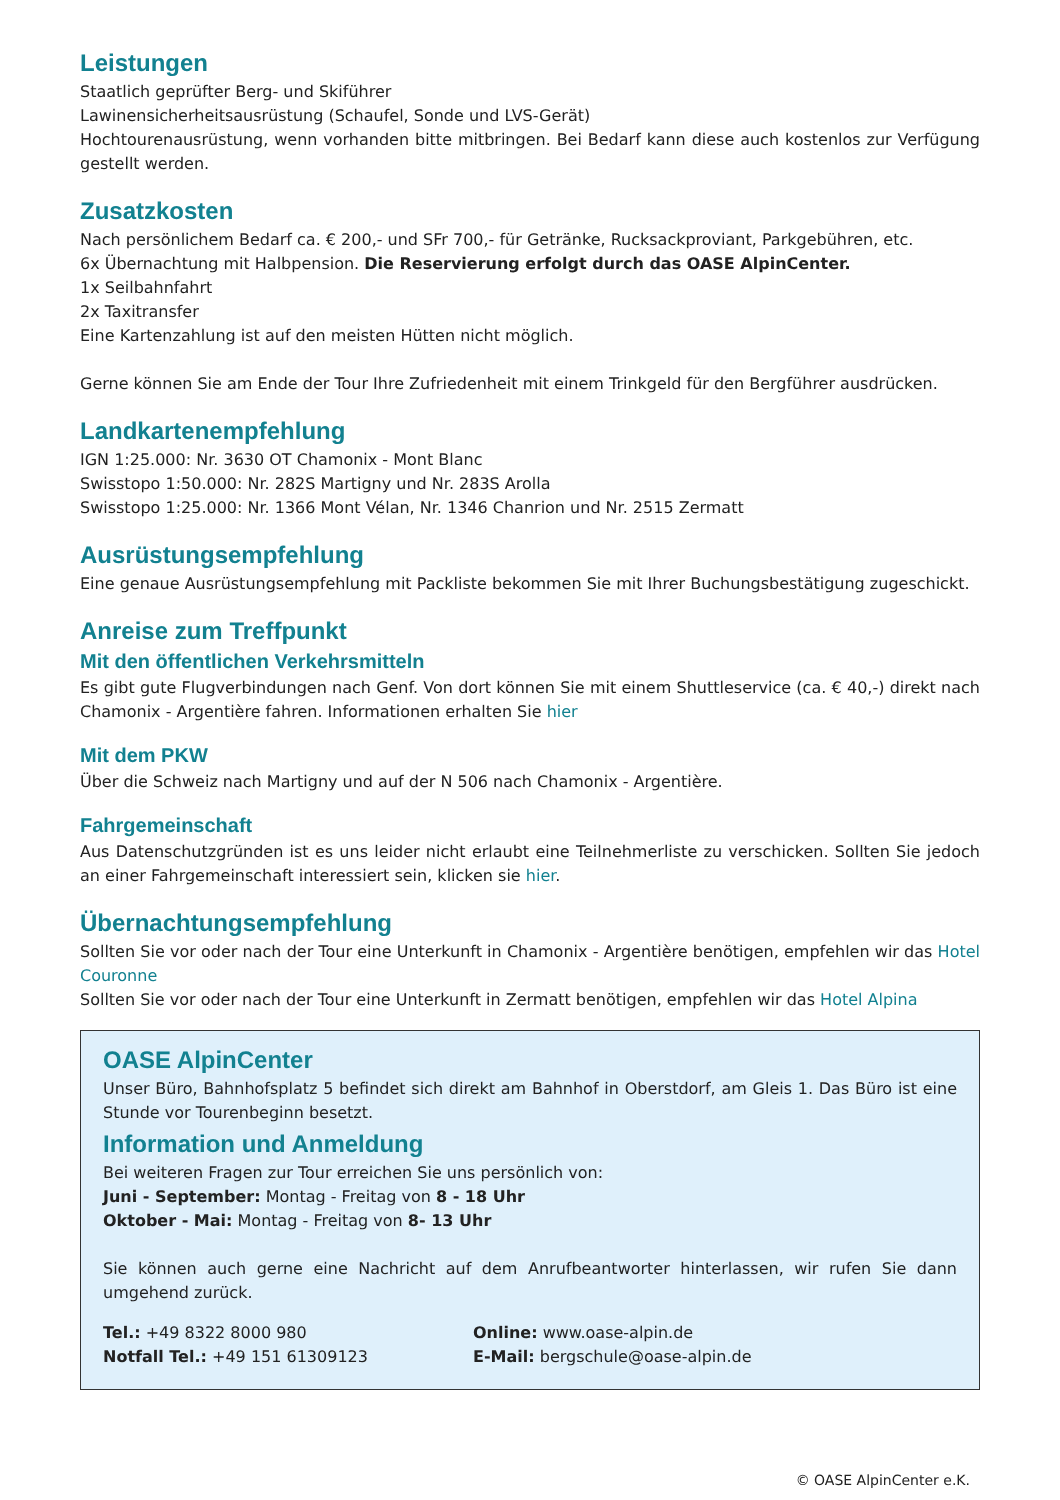Leistungen
Staatlich geprüfter Berg- und Skiführer
Lawinensicherheitsausrüstung (Schaufel, Sonde und LVS-Gerät)
Hochtourenausrüstung, wenn vorhanden bitte mitbringen. Bei Bedarf kann diese auch kostenlos zur Verfügung gestellt werden.
Zusatzkosten
Nach persönlichem Bedarf ca. € 200,- und SFr 700,- für Getränke, Rucksackproviant, Parkgebühren, etc.
6x Übernachtung mit Halbpension. Die Reservierung erfolgt durch das OASE AlpinCenter.
1x Seilbahnfahrt
2x Taxitransfer
Eine Kartenzahlung ist auf den meisten Hütten nicht möglich.
Gerne können Sie am Ende der Tour Ihre Zufriedenheit mit einem Trinkgeld für den Bergführer ausdrücken.
Landkartenempfehlung
IGN 1:25.000: Nr. 3630 OT Chamonix - Mont Blanc
Swisstopo 1:50.000: Nr. 282S Martigny und Nr. 283S Arolla
Swisstopo 1:25.000: Nr. 1366 Mont Vélan, Nr. 1346 Chanrion und Nr. 2515 Zermatt
Ausrüstungsempfehlung
Eine genaue Ausrüstungsempfehlung mit Packliste bekommen Sie mit Ihrer Buchungsbestätigung zugeschickt.
Anreise zum Treffpunkt
Mit den öffentlichen Verkehrsmitteln
Es gibt gute Flugverbindungen nach Genf. Von dort können Sie mit einem Shuttleservice (ca. € 40,-) direkt nach Chamonix - Argentière fahren. Informationen erhalten Sie hier
Mit dem PKW
Über die Schweiz nach Martigny und auf der N 506 nach Chamonix - Argentière.
Fahrgemeinschaft
Aus Datenschutzgründen ist es uns leider nicht erlaubt eine Teilnehmerliste zu verschicken. Sollten Sie jedoch an einer Fahrgemeinschaft interessiert sein, klicken sie hier.
Übernachtungsempfehlung
Sollten Sie vor oder nach der Tour eine Unterkunft in Chamonix - Argentière benötigen, empfehlen wir das Hotel Couronne
Sollten Sie vor oder nach der Tour eine Unterkunft in Zermatt benötigen, empfehlen wir das Hotel Alpina
OASE AlpinCenter
Unser Büro, Bahnhofsplatz 5 befindet sich direkt am Bahnhof in Oberstdorf, am Gleis 1. Das Büro ist eine Stunde vor Tourenbeginn besetzt.
Information und Anmeldung
Bei weiteren Fragen zur Tour erreichen Sie uns persönlich von:
Juni - September: Montag - Freitag von 8 - 18 Uhr
Oktober - Mai: Montag - Freitag von 8- 13 Uhr
Sie können auch gerne eine Nachricht auf dem Anrufbeantworter hinterlassen, wir rufen Sie dann umgehend zurück.
Tel.: +49 8322 8000 980
Notfall Tel.: +49 151 61309123
Online: www.oase-alpin.de
E-Mail: bergschule@oase-alpin.de
© OASE AlpinCenter e.K.